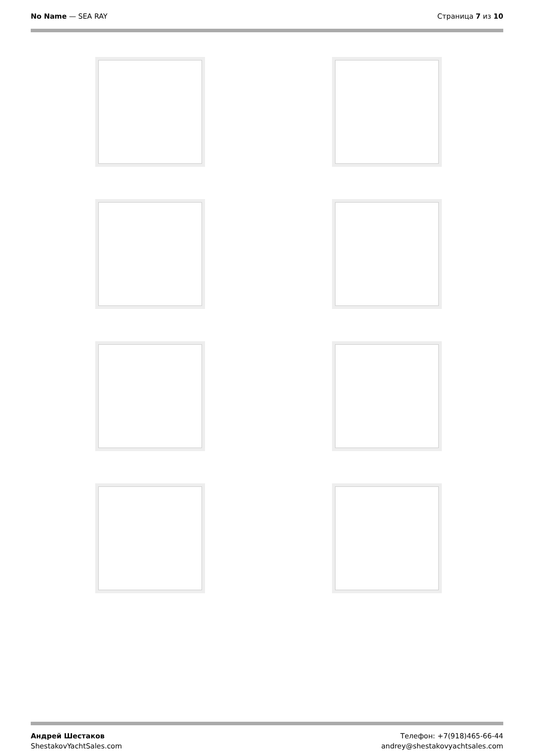No Name — SEA RAY Страница 7 из 10
Андрей Шестаков
ShestakovYachtSales.com
Телефон: +7(918)465-66-44
andrey@shestakovyachtsales.com